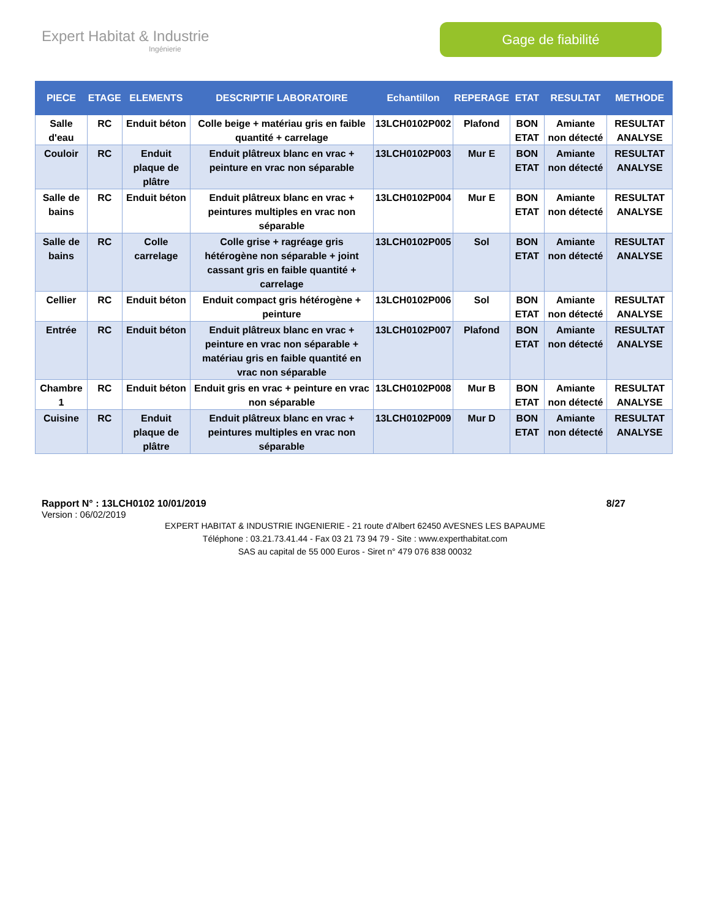Expert Habitat & Industrie
Ingénierie
Gage de fiabilité
| PIECE | ETAGE | ELEMENTS | DESCRIPTIF LABORATOIRE | Echantillon | REPERAGE | ETAT | RESULTAT | METHODE |
| --- | --- | --- | --- | --- | --- | --- | --- | --- |
| Salle d'eau | RC | Enduit béton | Colle beige + matériau gris en faible quantité + carrelage | 13LCH0102P002 | Plafond | BON ETAT | Amiante non détecté | RESULTAT ANALYSE |
| Couloir | RC | Enduit plaque de plâtre | Enduit plâtreux blanc en vrac + peinture en vrac non séparable | 13LCH0102P003 | Mur E | BON ETAT | Amiante non détecté | RESULTAT ANALYSE |
| Salle de bains | RC | Enduit béton | Enduit plâtreux blanc en vrac + peintures multiples en vrac non séparable | 13LCH0102P004 | Mur E | BON ETAT | Amiante non détecté | RESULTAT ANALYSE |
| Salle de bains | RC | Colle carrelage | Colle grise + ragréage gris hétérogène non séparable + joint cassant gris en faible quantité + carrelage | 13LCH0102P005 | Sol | BON ETAT | Amiante non détecté | RESULTAT ANALYSE |
| Cellier | RC | Enduit béton | Enduit compact gris hétérogène + peinture | 13LCH0102P006 | Sol | BON ETAT | Amiante non détecté | RESULTAT ANALYSE |
| Entrée | RC | Enduit béton | Enduit plâtreux blanc en vrac + peinture en vrac non séparable + matériau gris en faible quantité en vrac non séparable | 13LCH0102P007 | Plafond | BON ETAT | Amiante non détecté | RESULTAT ANALYSE |
| Chambre 1 | RC | Enduit béton | Enduit gris en vrac + peinture en vrac non séparable | 13LCH0102P008 | Mur B | BON ETAT | Amiante non détecté | RESULTAT ANALYSE |
| Cuisine | RC | Enduit plaque de plâtre | Enduit plâtreux blanc en vrac + peintures multiples en vrac non séparable | 13LCH0102P009 | Mur D | BON ETAT | Amiante non détecté | RESULTAT ANALYSE |
Rapport N° : 13LCH0102 10/01/2019 8/27
Version : 06/02/2019
EXPERT HABITAT & INDUSTRIE INGENIERIE - 21 route d'Albert 62450 AVESNES LES BAPAUME
Téléphone : 03.21.73.41.44 - Fax 03 21 73 94 79 - Site : www.experthabitat.com
SAS au capital de 55 000 Euros - Siret n° 479 076 838 00032